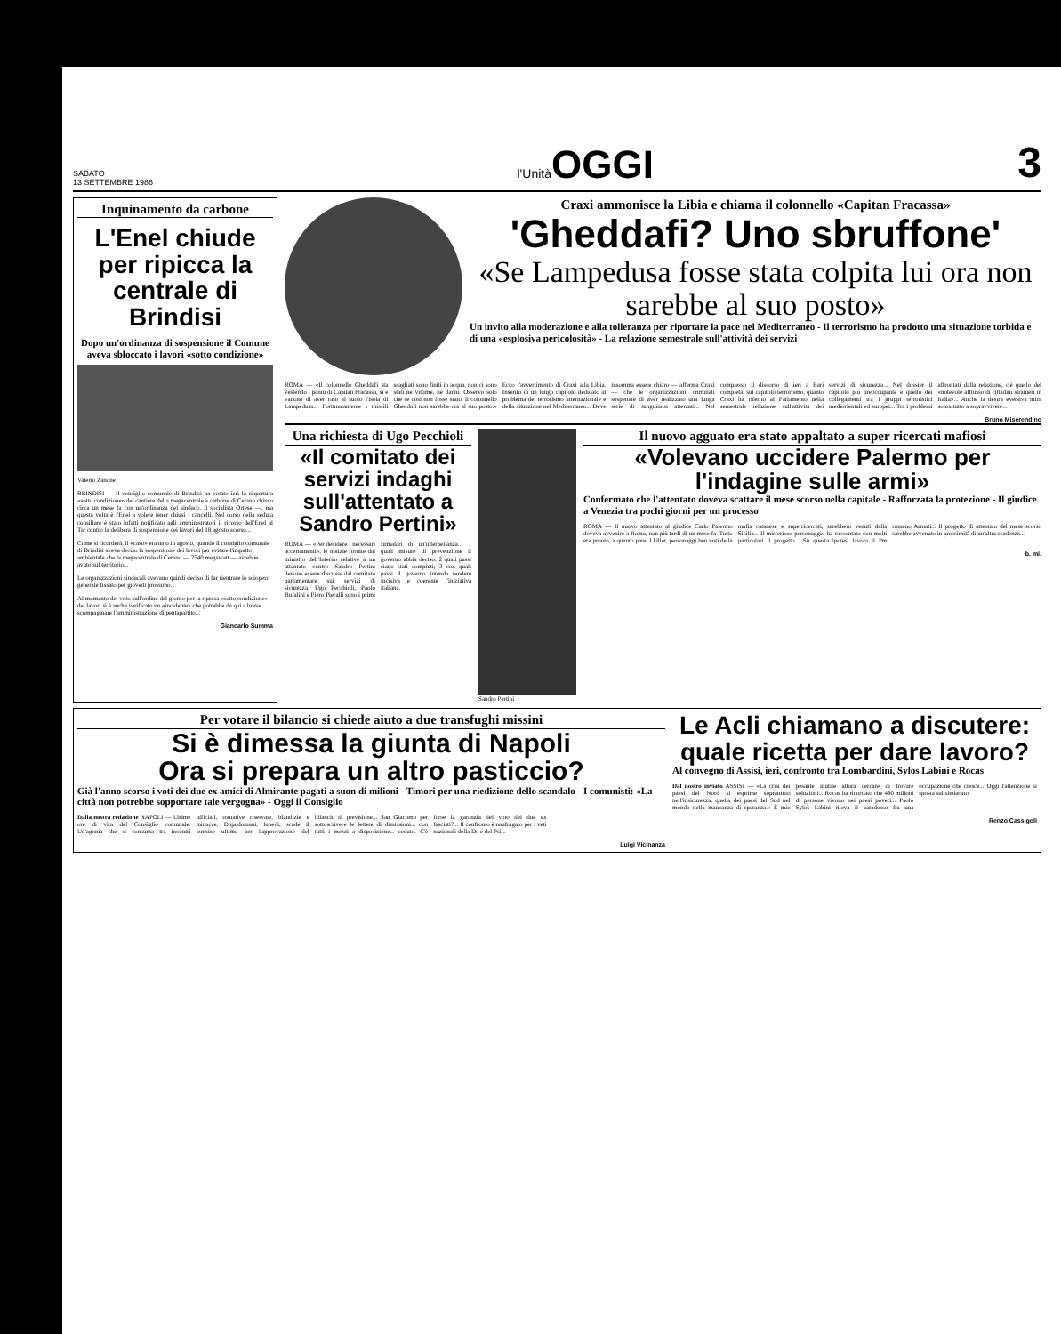SABATO
13 SETTEMBRE 1986
l'Unità OGGI
3
Inquinamento da carbone
L'Enel chiude per ripicca la centrale di Brindisi
Dopo un'ordinanza di sospensione il Comune aveva sbloccato i lavori «sotto condizione»
Valerio Zanone
BRINDISI — Il consiglio comunale di Brindisi ha votato ieri la riapertura «sotto condizione» del cantiere della megacentrale a carbone di Cerano chiuso circa un mese fa con un'ordinanza del sindaco, il socialista Ortese —, ma questa volta è l'Enel a volere tener chiusi i cancelli. Nel corso della seduta consiliare è stato infatti notificato agli amministratori il ricorso dell'Enel al Tar contro la delibera di sospensione dei lavori del 18 agosto scorso...
Come si ricorderà, il «caso» era nato in agosto, quando il consiglio comunale di Brindisi aveva deciso la sospensione dei lavori per evitare l'impatto ambientale che la megacentrale di Cerano — 2540 megawatt — avrebbe avuto sul territorio...
Le organizzazioni sindacali avevano quindi deciso di far rientrare lo sciopero generale fissato per giovedì prossimo...
Al momento del voto sull'ordine del giorno per la ripresa «sotto condizione» dei lavori si è anche verificato un «incidente» che potrebbe da qui a breve scompaginare l'amministrazione di pentapartito...
Giancarlo Summa
Craxi ammonisce la Libia e chiama il colonnello «Capitan Fracassa»
'Gheddafi? Uno sbruffone'
«Se Lampedusa fosse stata colpita lui ora non sarebbe al suo posto»
Un invito alla moderazione e alla tolleranza per riportare la pace nel Mediterraneo - Il terrorismo ha prodotto una situazione torbida e di una «esplosiva pericolosità» - La relazione semestrale sull'attività dei servizi
ROMA — «Il colonnello Gheddafi sta vestendo i panni di Capitan Fracassa, si è vantato di aver raso al suolo l'isola di Lampedusa... Fortunatamente i missili scagliati sono finiti in acqua, non ci sono stati né vittime, né danni. Osservo solo che se così non fosse stato, il colonnello Gheddafi non sarebbe ora al suo posto.» Ecco l'avvertimento di Craxi alla Libia. Inserito in un lungo capitolo dedicato al problema del terrorismo internazionale e della situazione nel Mediterraneo... Deve insomma essere chiaro — afferma Craxi — che le organizzazioni criminali sospettate di aver realizzato una lunga serie di sanguinosi attentati... Nel complesso il discorso di ieri a Bari completa, sul capitolo terrorismo, quanto Craxi ha riferito al Parlamento nella semestrale relazione sull'attività dei servizi di sicurezza... Nel dossier il capitolo più preoccupante è quello dei collegamenti tra i gruppi terroristici mediorientali ed europei... Tra i problemi affrontati dalla relazione, c'è quello del «notevole afflusso di cittadini stranieri in Italia»... Anche la destra eversiva mira soprattutto a sopravvivere...
Bruno Miserendino
Una richiesta di Ugo Pecchioli
«Il comitato dei servizi indaghi sull'attentato a Sandro Pertini»
ROMA — «Per decidere i necessari accertamenti», le notizie fornite dal ministro dell'Interno relative a un attentato contro Sandro Pertini devono essere discusse dal comitato parlamentare sui servizi di sicurezza. Ugo Pecchioli, Paolo Bufalini e Piero Pieralli sono i primi firmatari di un'interpellanza... 1 quali misure di prevenzione il governo abbia deciso; 2 quali passi siano stati compiuti; 3 con quali passi il governo intenda rendere incisiva e coerente l'iniziativa italiana.
Sandro Pertini
Il nuovo agguato era stato appaltato a super ricercati mafiosi
«Volevano uccidere Palermo per l'indagine sulle armi»
Confermato che l'attentato doveva scattare il mese scorso nella capitale - Rafforzata la protezione - Il giudice a Venezia tra pochi giorni per un processo
ROMA — Il nuovo attentato al giudice Carlo Palermo doveva avvenire a Roma, non più tardi di un mese fa. Tutto era pronto, a quanto pare. I killer, personaggi ben noti della mafia catanese e superricercati, sarebbero venuti dalla Sicilia... Il misterioso personaggio ha raccontato con molti particolari il progetto... Su questa ipotesi lavora il Pm romano Armati... Il progetto di attentato del mese scorso sarebbe avvenuto in prossimità di un'altra scadenza...
b. mi.
Per votare il bilancio si chiede aiuto a due transfughi missini
Si è dimessa la giunta di Napoli
Ora si prepara un altro pasticcio?
Già l'anno scorso i voti dei due ex amici di Almirante pagati a suon di milioni - Timori per una riedizione dello scandalo - I comunisti: «La città non potrebbe sopportare tale vergogna» - Oggi il Consiglio
Dalla nostra redazione NAPOLI — Ultime ore di vita del Consiglio comunale. Un'agonia che si consuma tra incontri ufficiali, trattative riservate, blandizie e minacce. Dopodomani, lunedì, scade il termine ultimo per l'approvazione del bilancio di previsione... San Giacomo per sottoscrivere le lettere di dimissioni... con tutti i mezzi a disposizione... ceduto. C'è forse la garanzia del voto dei due ex fascisti?... Il confronto è naufragato per i veti nazionali della Dc e del Psi...
Luigi Vicinanza
Le Acli chiamano a discutere: quale ricetta per dare lavoro?
Al convegno di Assisi, ieri, confronto tra Lombardini, Sylos Labini e Rocas
Dal nostro inviato ASSISI — «La crisi dei paesi del Nord si esprime soprattutto nell'insicurezza, quella dei paesi del Sud nel mondo nella mancanza di speranza.» È mio pesante inutile allora cercare di trovare soluzioni... Rocas ha ricordato che 490 milioni di persone vivono nei paesi poveri... Paolo Sylos Labini rileva il paradosso fra una occupazione che cresce... Oggi l'attenzione si sposta sul sindacato.
Renzo Cassigoli